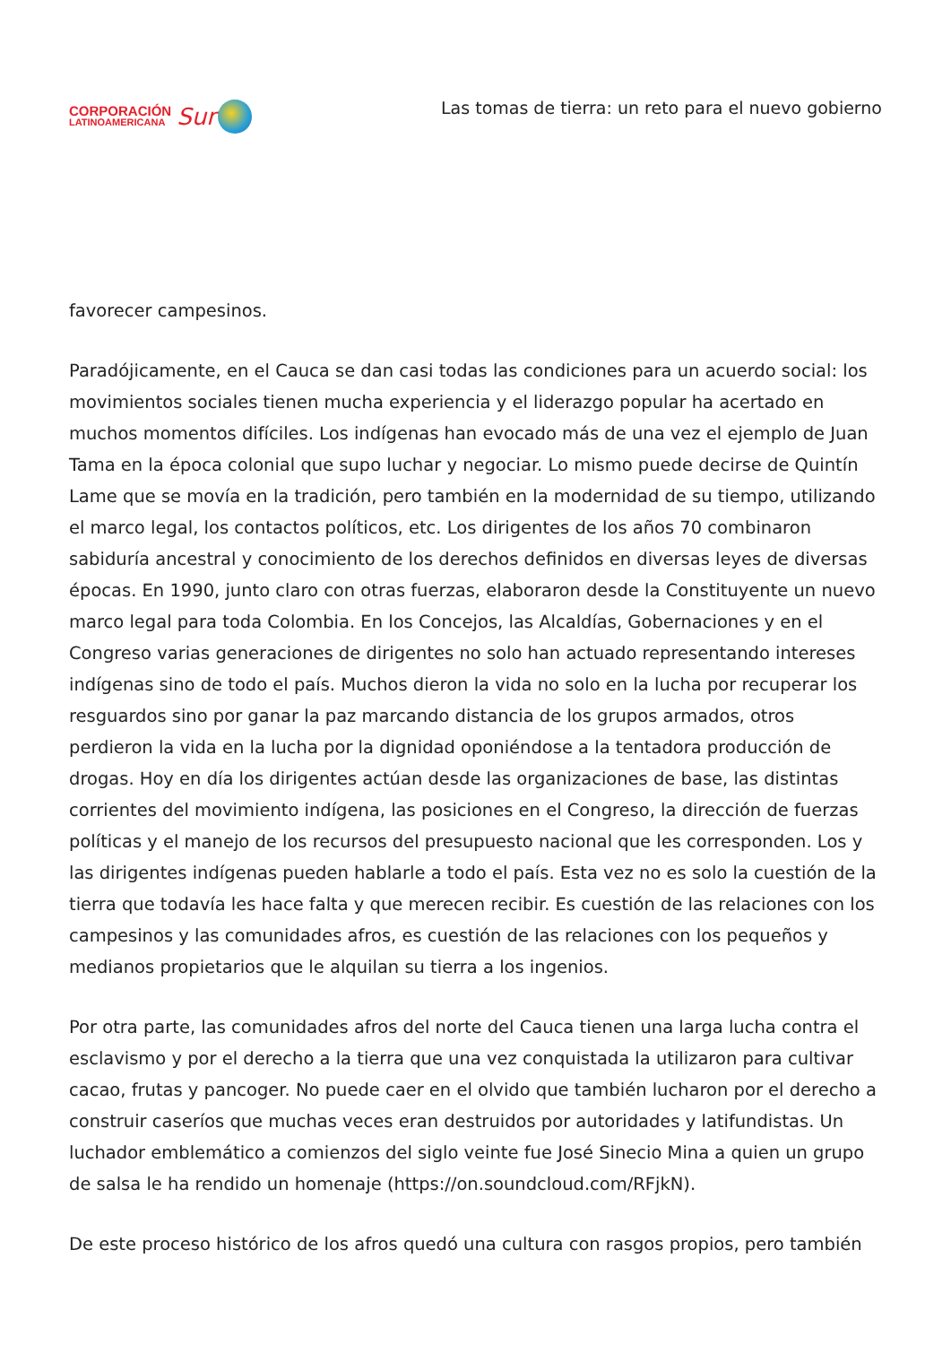CORPORACIÓN
LATINOAMERICANA
Sur
Las tomas de tierra: un reto para el nuevo gobierno
favorecer campesinos.
Paradójicamente, en el Cauca se dan casi todas las condiciones para un acuerdo social: los movimientos sociales tienen mucha experiencia y el liderazgo popular ha acertado en muchos momentos difíciles. Los indígenas han evocado más de una vez el ejemplo de Juan Tama en la época colonial que supo luchar y negociar. Lo mismo puede decirse de Quintín Lame que se movía en la tradición, pero también en la modernidad de su tiempo, utilizando el marco legal, los contactos políticos, etc. Los dirigentes de los años 70 combinaron sabiduría ancestral y conocimiento de los derechos definidos en diversas leyes de diversas épocas. En 1990, junto claro con otras fuerzas, elaboraron desde la Constituyente un nuevo marco legal para toda Colombia. En los Concejos, las Alcaldías, Gobernaciones y en el Congreso varias generaciones de dirigentes no solo han actuado representando intereses indígenas sino de todo el país. Muchos dieron la vida no solo en la lucha por recuperar los resguardos sino por ganar la paz marcando distancia de los grupos armados, otros perdieron la vida en la lucha por la dignidad oponiéndose a la tentadora producción de drogas. Hoy en día los dirigentes actúan desde las organizaciones de base, las distintas corrientes del movimiento indígena, las posiciones en el Congreso, la dirección de fuerzas políticas y el manejo de los recursos del presupuesto nacional que les corresponden. Los y las dirigentes indígenas pueden hablarle a todo el país. Esta vez no es solo la cuestión de la tierra que todavía les hace falta y que merecen recibir. Es cuestión de las relaciones con los campesinos y las comunidades afros, es cuestión de las relaciones con los pequeños y medianos propietarios que le alquilan su tierra a los ingenios.
Por otra parte, las comunidades afros del norte del Cauca tienen una larga lucha contra el esclavismo y por el derecho a la tierra que una vez conquistada la utilizaron para cultivar cacao, frutas y pancoger. No puede caer en el olvido que también lucharon por el derecho a construir caseríos que muchas veces eran destruidos por autoridades y latifundistas. Un luchador emblemático a comienzos del siglo veinte fue José Sinecio Mina a quien un grupo de salsa le ha rendido un homenaje (https://on.soundcloud.com/RFjkN).
De este proceso histórico de los afros quedó una cultura con rasgos propios, pero también